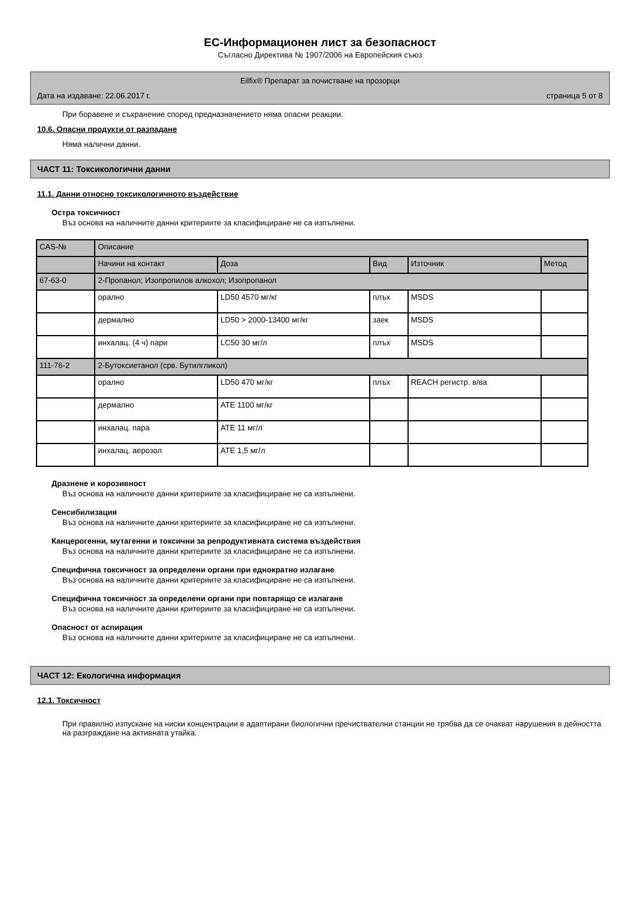ЕС-Информационен лист за безопасност
Съгласно Директива № 1907/2006 на Европейския съюз
Eilfix® Препарат за почистване на прозорци
Дата на издаване: 22.06.2017 г. страница 5 от 8
При боравене и съхранение според предназначението няма опасни реакции.
10.6. Опасни продукти от разпадане
Няма налични данни.
ЧАСТ 11: Токсикологични данни
11.1. Данни относно токсикологичното въздействие
Остра токсичност
Въз основа на наличните данни критериите за класифициране не са изпълнени.
| CAS-№ | Описание | | | | |
| | Начини на контакт | Доза | Вид | Източник | Метод |
| 67-63-0 | 2-Пропанол; Изопропилов алкохол; Изопропанол | | | | |
| | орално | LD50 4570 мг/кг | плъх | MSDS | |
| | дермално | LD50 > 2000-13400 мг/кг | заек | MSDS | |
| | инхалац. (4 ч) пари | LC50 30 мг/л | плъх | MSDS | |
| 111-76-2 | 2-Бутоксиетанол (срв. Бутилгликол) | | | | |
| | орално | LD50 470 мг/кг | плъх | REACH регистр. в/ва | |
| | дермално | ATE 1100 мг/кг | | | |
| | инхалац. пара | ATE 11 мг/л | | | |
| | инхалац. аерозол | ATE 1,5 мг/л | | | |
Дразнене и корозивност
Въз основа на наличните данни критериите за класифициране не са изпълнени.
Сенсибилизация
Въз основа на наличните данни критериите за класифициране не са изпълнени.
Канцерогенни, мутагенни и токсични за репродуктивната система въздействия
Въз основа на наличните данни критериите за класифициране не са изпълнени.
Специфична токсичност за определени органи при еднократно излагане
Въз основа на наличните данни критериите за класифициране не са изпълнени.
Специфична токсичност за определени органи при повтарящо се излагане
Въз основа на наличните данни критериите за класифициране не са изпълнени.
Опасност от аспирация
Въз основа на наличните данни критериите за класифициране не са изпълнени.
ЧАСТ 12: Екологична информация
12.1. Токсичност
При правилно изпускане на ниски концентрации в адаптирани биологични пречиствателни станции не трябва да се очакват нарушения в дейността на разграждане на активната утайка.